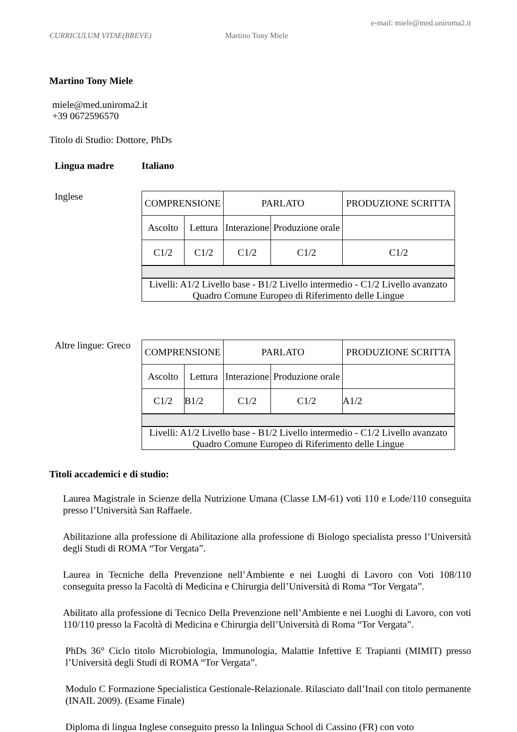e-mail: miele@med.uniroma2.it
CURRICULUM VITAE(BREVE) Martino Tony Miele
Martino Tony Miele
miele@med.uniroma2.it
+39 0672596570
Titolo di Studio: Dottore, PhDs
Lingua madre Italiano
Inglese
| COMPRENSIONE | | PARLATO | | PRODUZIONE SCRITTA |
| Ascolto | Lettura | Interazione | Produzione orale | |
| C1/2 | C1/2 | C1/2 | C1/2 | C1/2 |
| Livelli: A1/2 Livello base - B1/2 Livello intermedio - C1/2 Livello avanzato Quadro Comune Europeo di Riferimento delle Lingue | | | | |
Altre lingue: Greco
| COMPRENSIONE | | PARLATO | | PRODUZIONE SCRITTA |
| Ascolto | Lettura | Interazione | Produzione orale | |
| C1/2 | B1/2 | C1/2 | C1/2 | A1/2 |
| Livelli: A1/2 Livello base - B1/2 Livello intermedio - C1/2 Livello avanzato Quadro Comune Europeo di Riferimento delle Lingue | | | | |
Titoli accademici e di studio:
Laurea Magistrale in Scienze della Nutrizione Umana (Classe LM-61) voti 110 e Lode/110 conseguita presso l’Università San Raffaele.
Abilitazione alla professione di Abilitazione alla professione di Biologo specialista presso l’Università degli Studi di ROMA “Tor Vergata”.
Laurea in Tecniche della Prevenzione nell’Ambiente e nei Luoghi di Lavoro con Voti 108/110 conseguita presso la Facoltà di Medicina e Chirurgia dell’Università di Roma “Tor Vergata”.
Abilitato alla professione di Tecnico Della Prevenzione nell’Ambiente e nei Luoghi di Lavoro, con voti 110/110 presso la Facoltà di Medicina e Chirurgia dell’Università di Roma “Tor Vergata”.
PhDs 36° Ciclo titolo Microbiologia, Immunologia, Malattie Infettive E Trapianti (MIMIT) presso l’Università degli Studi di ROMA “Tor Vergata”.
Modulo C Formazione Specialistica Gestionale-Relazionale. Rilasciato dall’Inail con titolo permanente (INAIL 2009). (Esame Finale)
Diploma di lingua Inglese conseguito presso la Inlingua School di Cassino (FR) con voto